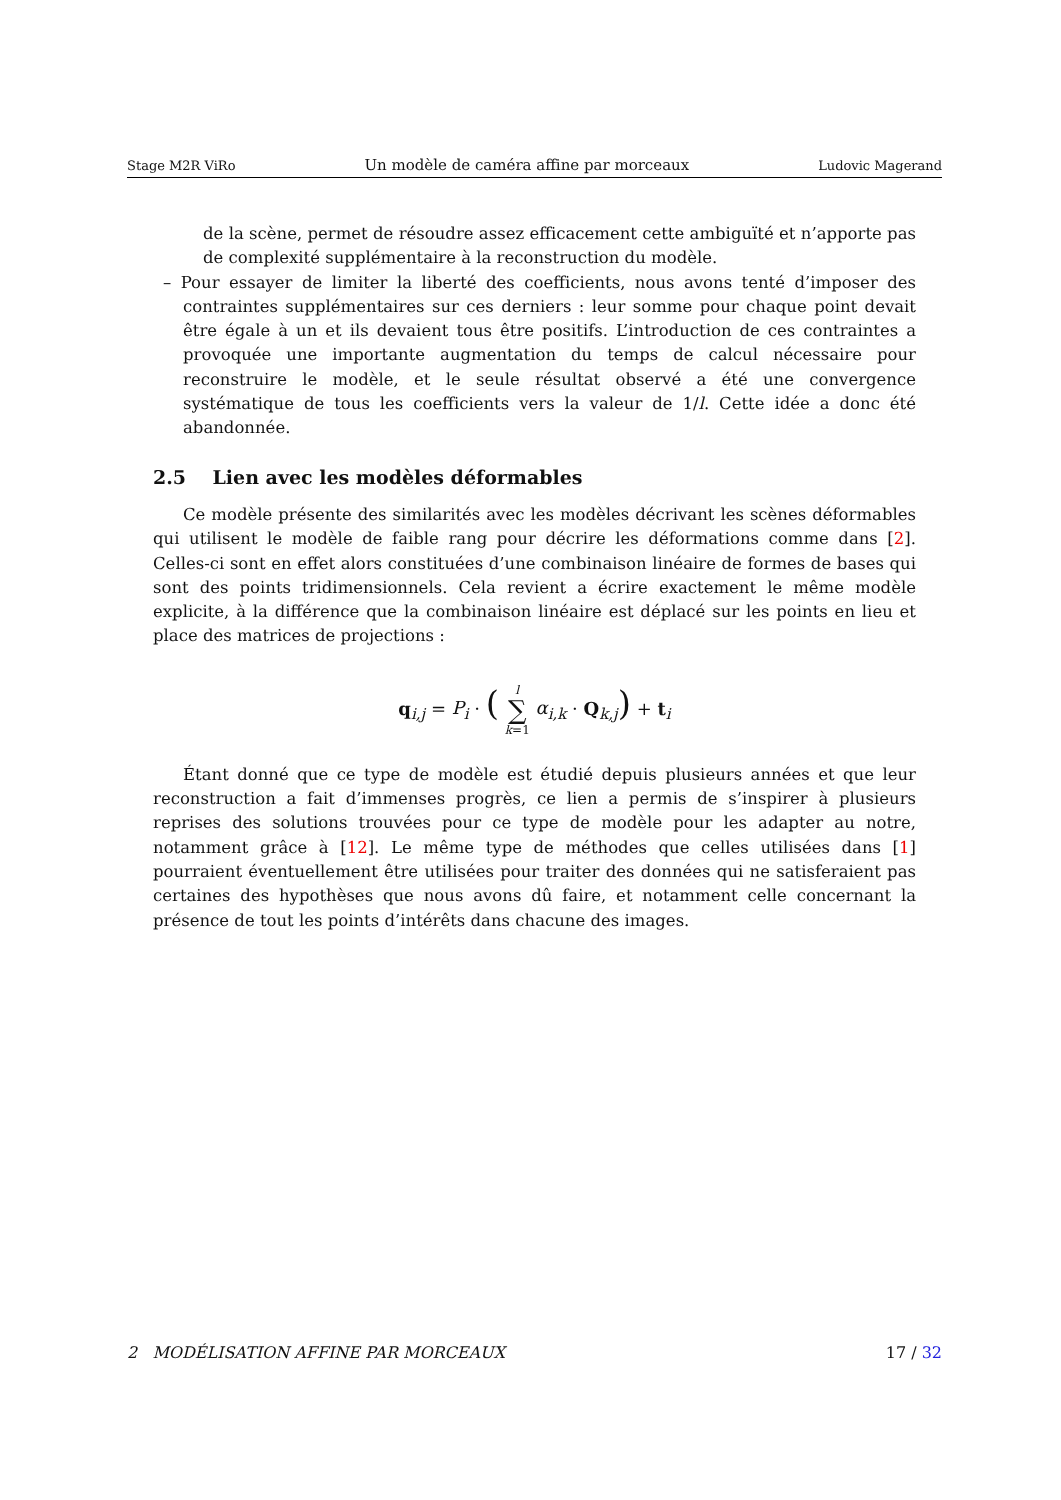Stage M2R ViRo Un modèle de caméra affine par morceaux Ludovic Magerand
de la scène, permet de résoudre assez efficacement cette ambiguïté et n’apporte pas de complexité supplémentaire à la reconstruction du modèle.
– Pour essayer de limiter la liberté des coefficients, nous avons tenté d’imposer des contraintes supplémentaires sur ces derniers : leur somme pour chaque point devait être égale à un et ils devaient tous être positifs. L’introduction de ces contraintes a provoquée une importante augmentation du temps de calcul nécessaire pour reconstruire le modèle, et le seule résultat observé a été une convergence systématique de tous les coefficients vers la valeur de 1/l. Cette idée a donc été abandonnée.
2.5 Lien avec les modèles déformables
Ce modèle présente des similarités avec les modèles décrivant les scènes déformables qui utilisent le modèle de faible rang pour décrire les déformations comme dans [2]. Celles-ci sont en effet alors constituées d’une combinaison linéaire de formes de bases qui sont des points tridimensionnels. Cela revient a écrire exactement le même modèle explicite, à la différence que la combinaison linéaire est déplacé sur les points en lieu et place des matrices de projections :
q<sub>i,j</sub> = P<sub>i</sub> · ( l
∑
k=1 α<sub>i,k</sub> · Q<sub>k,j</sub>) + t<sub>i</sub>
Étant donné que ce type de modèle est étudié depuis plusieurs années et que leur reconstruction a fait d’immenses progrès, ce lien a permis de s’inspirer à plusieurs reprises des solutions trouvées pour ce type de modèle pour les adapter au notre, notamment grâce à [12]. Le même type de méthodes que celles utilisées dans [1] pourraient éventuellement être utilisées pour traiter des données qui ne satisferaient pas certaines des hypothèses que nous avons dû faire, et notamment celle concernant la présence de tout les points d’intérêts dans chacune des images.
2 MODÉLISATION AFFINE PAR MORCEAUX 17 / 32